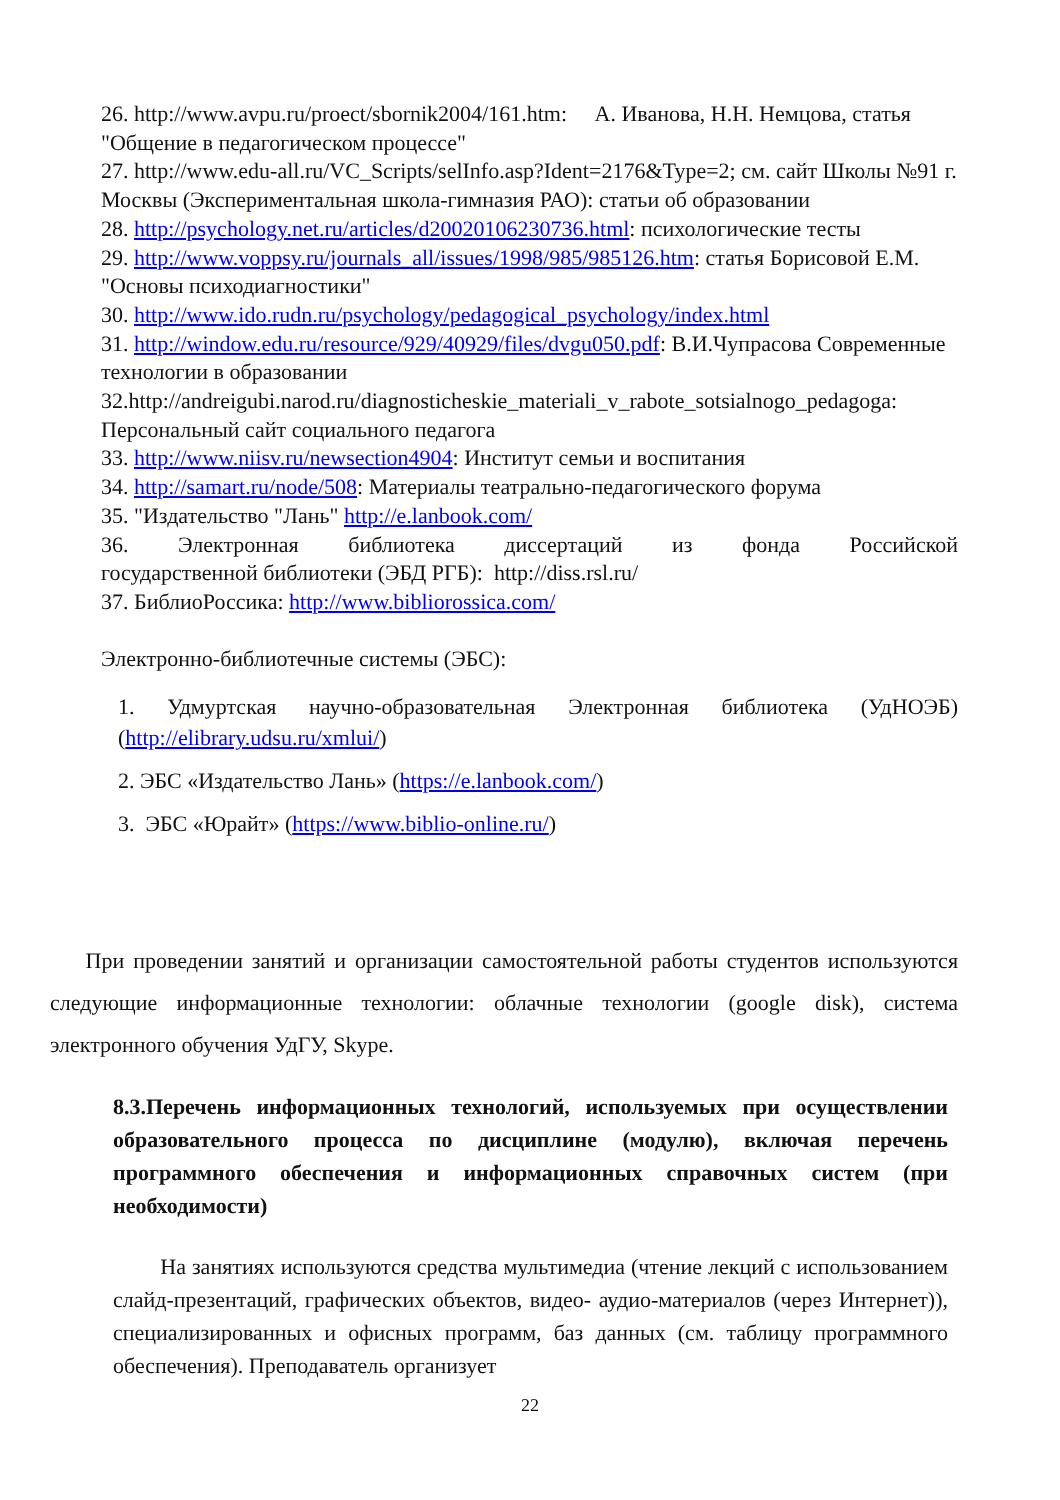26. http://www.avpu.ru/proect/sbornik2004/161.htm: А. Иванова, Н.Н. Немцова, статья "Общение в педагогическом процессе"
27. http://www.edu-all.ru/VC_Scripts/selInfo.asp?Ident=2176&Type=2; см. сайт Школы №91 г. Москвы (Экспериментальная школа-гимназия РАО): статьи об образовании
28. http://psychology.net.ru/articles/d20020106230736.html: психологические тесты
29. http://www.voppsy.ru/journals_all/issues/1998/985/985126.htm: статья Борисовой Е.М. "Основы психодиагностики"
30. http://www.ido.rudn.ru/psychology/pedagogical_psychology/index.html
31. http://window.edu.ru/resource/929/40929/files/dvgu050.pdf: В.И.Чупрасова Современные технологии в образовании
32.http://andreigubi.narod.ru/diagnosticheskie_materiali_v_rabote_sotsialnogo_pedagoga: Персональный сайт социального педагога
33. http://www.niisv.ru/newsection4904: Институт семьи и воспитания
34. http://samart.ru/node/508: Материалы театрально-педагогического форума
35. "Издательство "Лань" http://e.lanbook.com/
36. Электронная библиотека диссертаций из фонда Российской
государственной библиотеки (ЭБД РГБ): http://diss.rsl.ru/
37. БиблиоРоссика: http://www.bibliorossica.com/
Электронно-библиотечные системы (ЭБС):
1. Удмуртская научно-образовательная Электронная библиотека (УдНОЭБ) (http://elibrary.udsu.ru/xmlui/)
2. ЭБС «Издательство Лань» (https://e.lanbook.com/)
3. ЭБС «Юрайт» (https://www.biblio-online.ru/)
При проведении занятий и организации самостоятельной работы студентов используются следующие информационные технологии: облачные технологии (google disk), система электронного обучения УдГУ, Skype.
8.3.Перечень информационных технологий, используемых при осуществлении образовательного процесса по дисциплине (модулю), включая перечень программного обеспечения и информационных справочных систем (при необходимости)
На занятиях используются средства мультимедиа (чтение лекций с использованием слайд-презентаций, графических объектов, видео- аудио-материалов (через Интернет)), специализированных и офисных программ, баз данных (см. таблицу программного обеспечения). Преподаватель организует
22